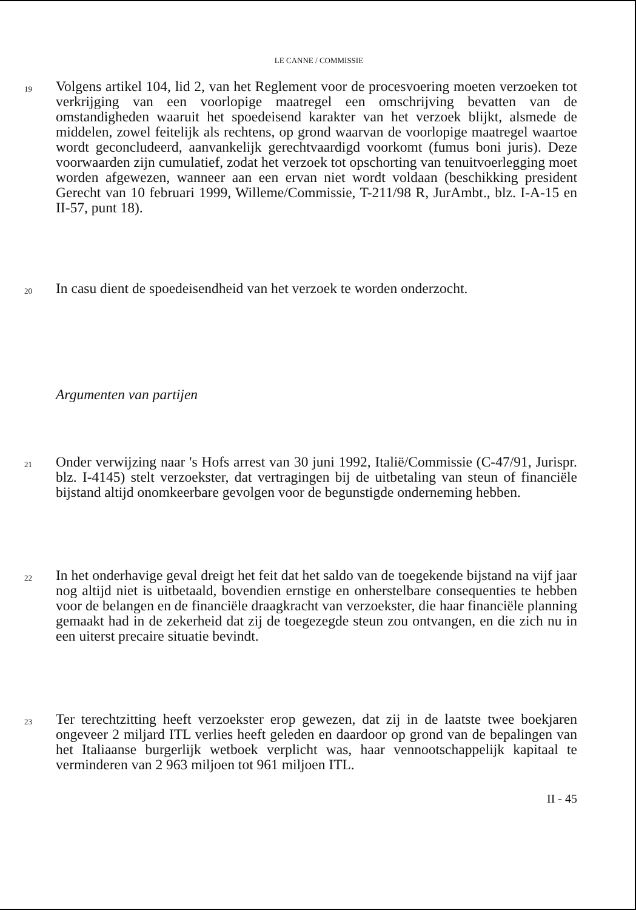LE CANNE / COMMISSIE
19
Volgens artikel 104, lid 2, van het Reglement voor de procesvoering moeten verzoeken tot verkrijging van een voorlopige maatregel een omschrijving bevatten van de omstandigheden waaruit het spoedeisend karakter van het verzoek blijkt, alsmede de middelen, zowel feitelijk als rechtens, op grond waarvan de voorlopige maatregel waartoe wordt geconcludeerd, aanvankelijk gerechtvaardigd voorkomt (fumus boni juris). Deze voorwaarden zijn cumulatief, zodat het verzoek tot opschorting van tenuitvoerlegging moet worden afgewezen, wanneer aan een ervan niet wordt voldaan (beschikking president Gerecht van 10 februari 1999, Willeme/Commissie, T-211/98 R, JurAmbt., blz. I-A-15 en II-57, punt 18).
20
In casu dient de spoedeisendheid van het verzoek te worden onderzocht.
Argumenten van partijen
21
Onder verwijzing naar 's Hofs arrest van 30 juni 1992, Italië/Commissie (C-47/91, Jurispr. blz. I-4145) stelt verzoekster, dat vertragingen bij de uitbetaling van steun of financiële bijstand altijd onomkeerbare gevolgen voor de begunstigde onderneming hebben.
22
In het onderhavige geval dreigt het feit dat het saldo van de toegekende bijstand na vijf jaar nog altijd niet is uitbetaald, bovendien ernstige en onherstelbare consequenties te hebben voor de belangen en de financiële draagkracht van verzoekster, die haar financiële planning gemaakt had in de zekerheid dat zij de toegezegde steun zou ontvangen, en die zich nu in een uiterst precaire situatie bevindt.
23
Ter terechtzitting heeft verzoekster erop gewezen, dat zij in de laatste twee boekjaren ongeveer 2 miljard ITL verlies heeft geleden en daardoor op grond van de bepalingen van het Italiaanse burgerlijk wetboek verplicht was, haar vennootschappelijk kapitaal te verminderen van 2 963 miljoen tot 961 miljoen ITL.
II - 45